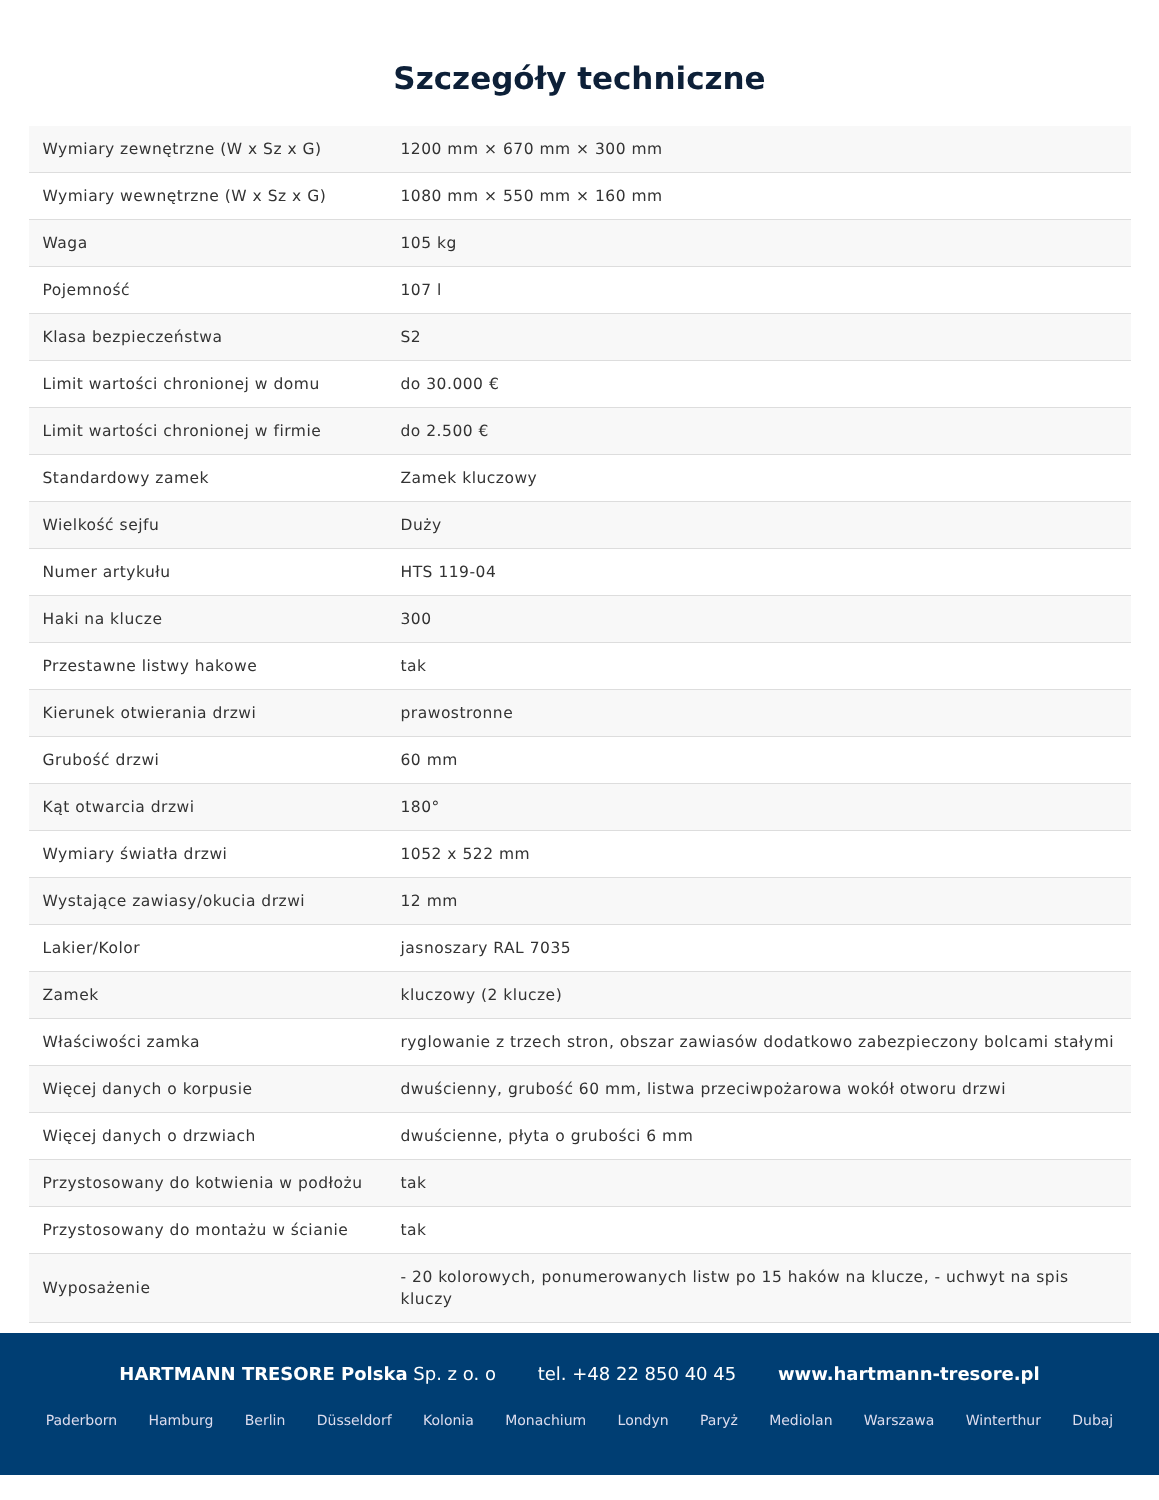Szczegóły techniczne
| Wymiary zewnętrzne (W x Sz x G) | 1200 mm × 670 mm × 300 mm |
| Wymiary wewnętrzne (W x Sz x G) | 1080 mm × 550 mm × 160 mm |
| Waga | 105 kg |
| Pojemność | 107 l |
| Klasa bezpieczeństwa | S2 |
| Limit wartości chronionej w domu | do 30.000 € |
| Limit wartości chronionej w firmie | do 2.500 € |
| Standardowy zamek | Zamek kluczowy |
| Wielkość sejfu | Duży |
| Numer artykułu | HTS 119-04 |
| Haki na klucze | 300 |
| Przestawne listwy hakowe | tak |
| Kierunek otwierania drzwi | prawostronne |
| Grubość drzwi | 60 mm |
| Kąt otwarcia drzwi | 180° |
| Wymiary światła drzwi | 1052 x 522 mm |
| Wystające zawiasy/okucia drzwi | 12 mm |
| Lakier/Kolor | jasnoszary RAL 7035 |
| Zamek | kluczowy (2 klucze) |
| Właściwości zamka | ryglowanie z trzech stron, obszar zawiasów dodatkowo zabezpieczony bolcami stałymi |
| Więcej danych o korpusie | dwuścienny, grubość 60 mm, listwa przeciwpożarowa wokół otworu drzwi |
| Więcej danych o drzwiach | dwuścienne, płyta o grubości 6 mm |
| Przystosowany do kotwienia w podłożu | tak |
| Przystosowany do montażu w ścianie | tak |
| Wyposażenie | - 20 kolorowych, ponumerowanych listw po 15 haków na klucze, - uchwyt na spis kluczy |
HARTMANN TRESORE Polska Sp. z o. o tel. +48 22 850 40 45 www.hartmann-tresore.pl
Paderborn Hamburg Berlin Düsseldorf Kolonia Monachium Londyn Paryż Mediolan Warszawa Winterthur Dubaj